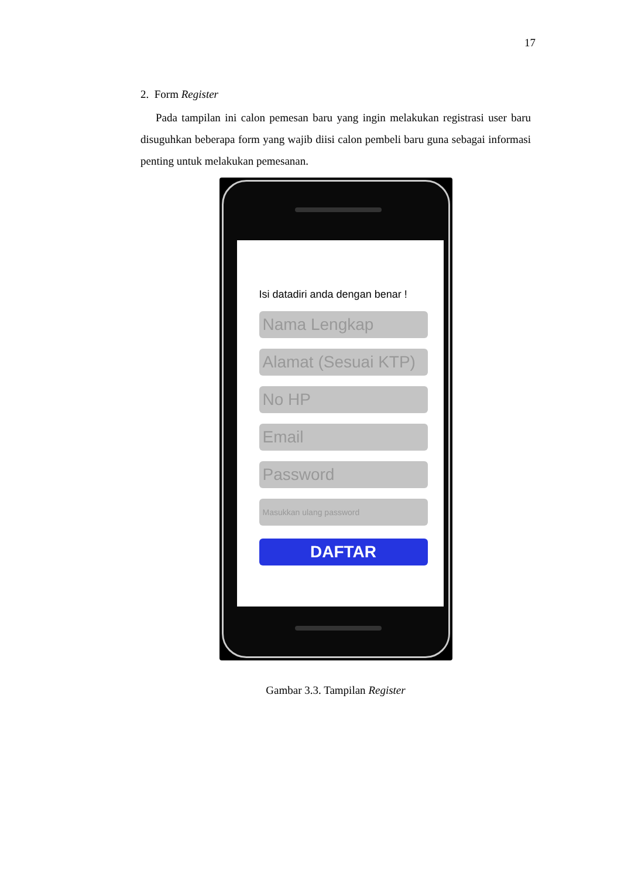17
2. Form Register
Pada tampilan ini calon pemesan baru yang ingin melakukan registrasi user baru disuguhkan beberapa form yang wajib diisi calon pembeli baru guna sebagai informasi penting untuk melakukan pemesanan.
Isi datadiri anda dengan benar !
Nama Lengkap
Alamat (Sesuai KTP)
No HP
Email
Password
Masukkan ulang password
DAFTAR
Gambar 3.3. Tampilan Register